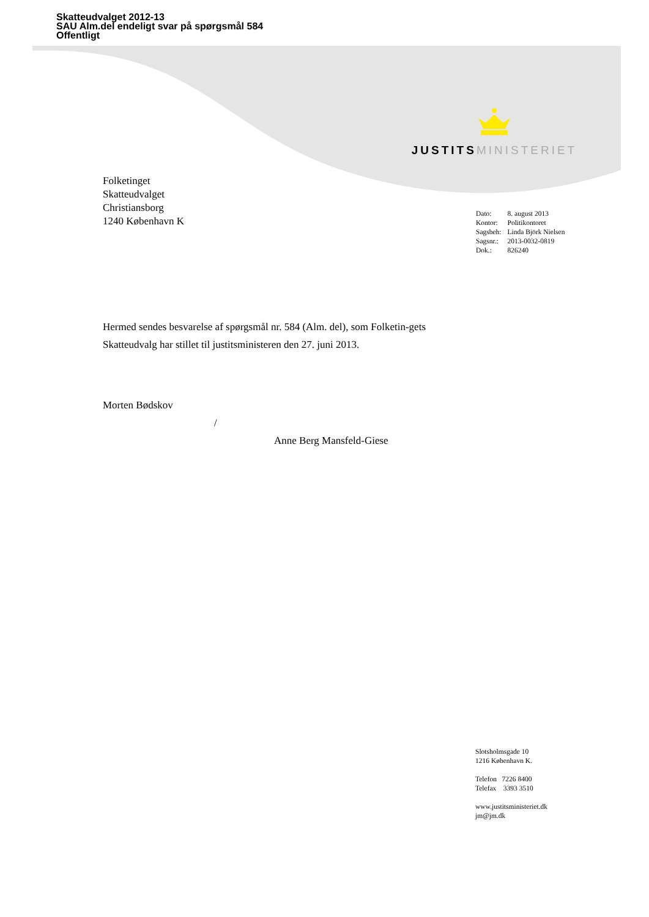Skatteudvalget 2012-13
SAU Alm.del endeligt svar på spørgsmål 584
Offentligt
JUSTITS MINISTERIET
Folketinget
Skatteudvalget
Christiansborg
1240 København K
| Dato: | 8. august 2013 |
| Kontor: | Politikontoret |
| Sagsbeh: | Linda Björk Nielsen |
| Sagsnr.: | 2013-0032-0819 |
| Dok.: | 826240 |
Hermed sendes besvarelse af spørgsmål nr. 584 (Alm. del), som Folketin-gets Skatteudvalg har stillet til justitsministeren den 27. juni 2013.
Morten Bødskov
/
Anne Berg Mansfeld-Giese
Slotsholmsgade 10
1216 København K.
Telefon 7226 8400
Telefax 3393 3510
www.justitsministeriet.dk
jm@jm.dk